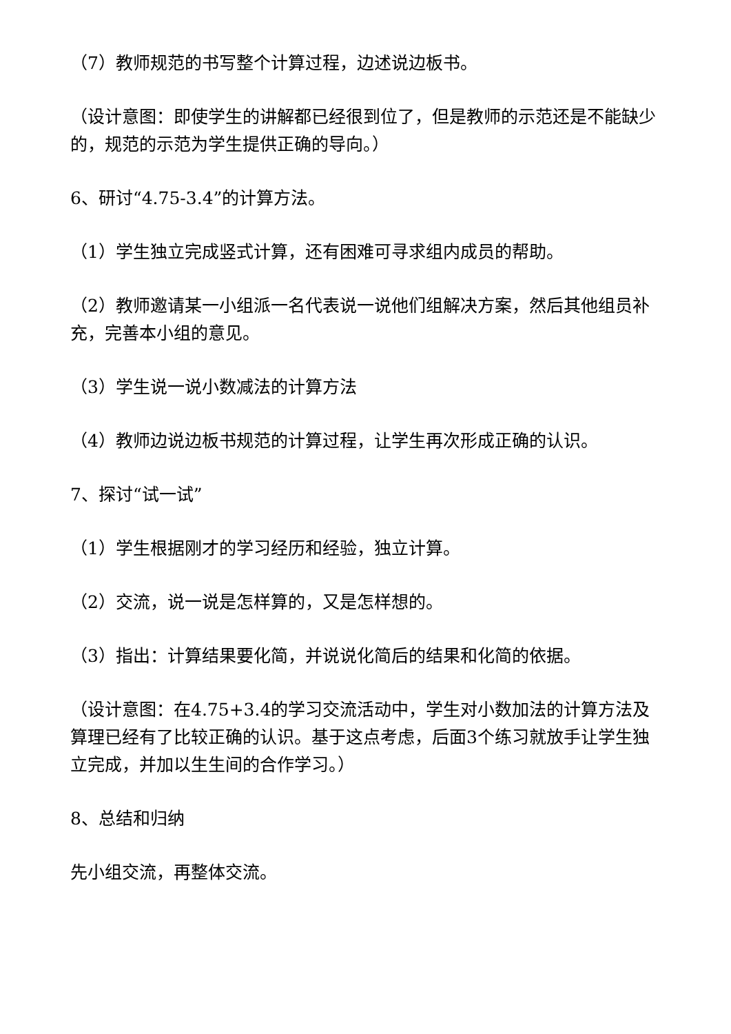（7）教师规范的书写整个计算过程，边述说边板书。
（设计意图：即使学生的讲解都已经很到位了，但是教师的示范还是不能缺少的，规范的示范为学生提供正确的导向。）
6、研讨“4.75-3.4”的计算方法。
（1）学生独立完成竖式计算，还有困难可寻求组内成员的帮助。
（2）教师邀请某一小组派一名代表说一说他们组解决方案，然后其他组员补充，完善本小组的意见。
（3）学生说一说小数减法的计算方法
（4）教师边说边板书规范的计算过程，让学生再次形成正确的认识。
7、探讨“试一试”
（1）学生根据刚才的学习经历和经验，独立计算。
（2）交流，说一说是怎样算的，又是怎样想的。
（3）指出：计算结果要化简，并说说化简后的结果和化简的依据。
（设计意图：在4.75+3.4的学习交流活动中，学生对小数加法的计算方法及算理已经有了比较正确的认识。基于这点考虑，后面3个练习就放手让学生独立完成，并加以生生间的合作学习。）
8、总结和归纳
先小组交流，再整体交流。